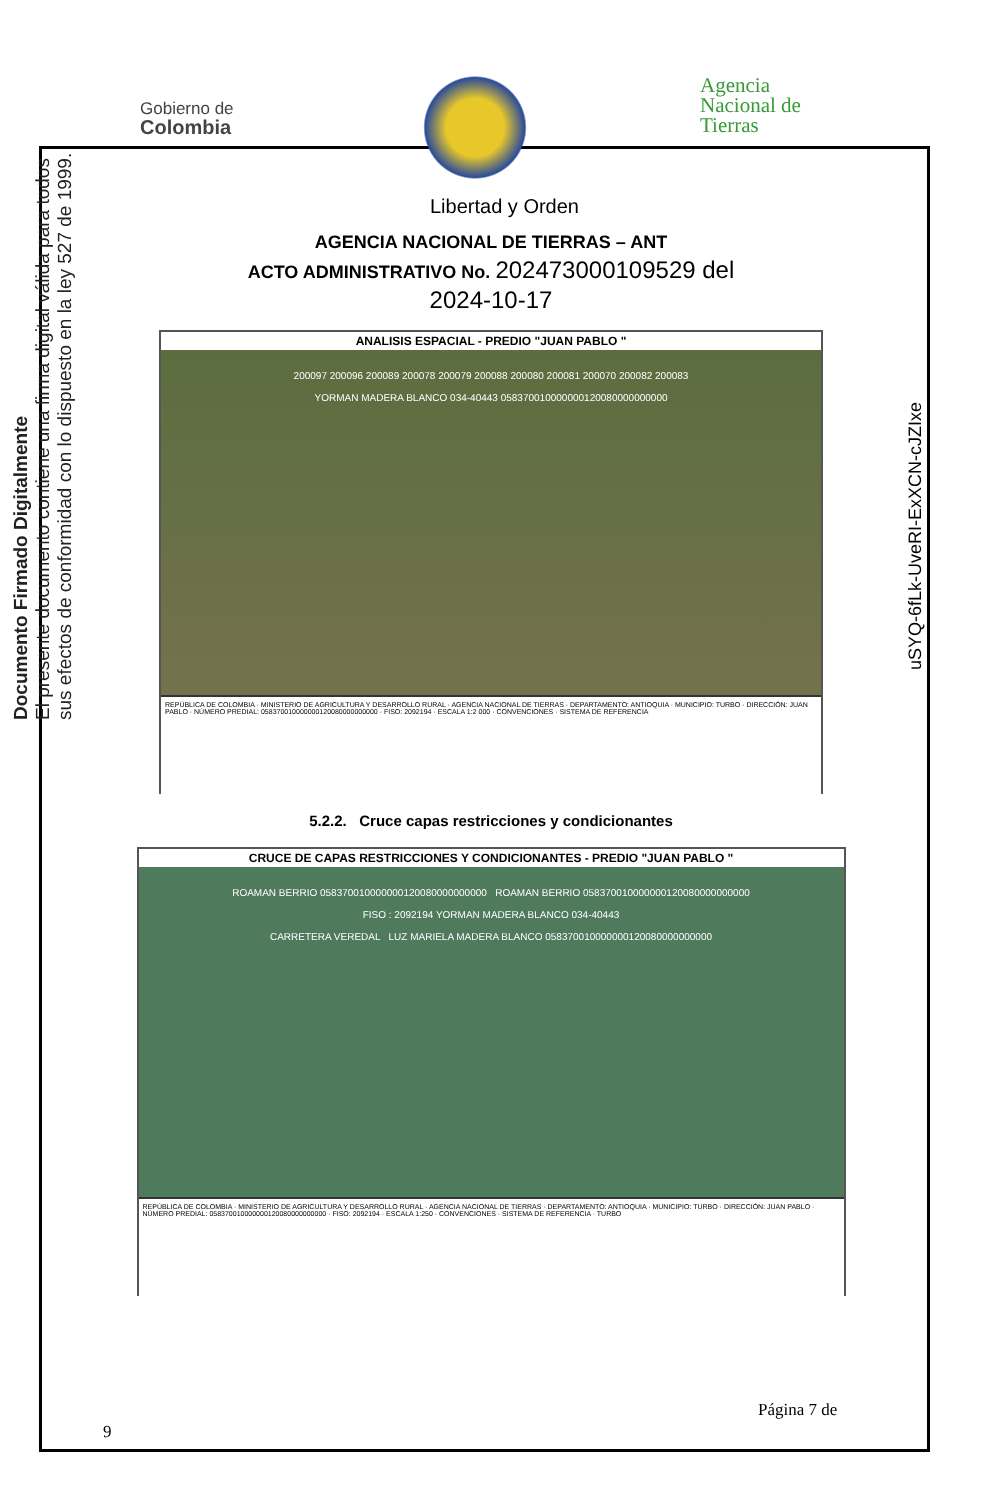Gobierno de
Colombia
Libertad y Orden
Agencia
Nacional de
Tierras
Documento Firmado Digitalmente
El presente documento contiene una firma digital válida para todos
sus efectos de conformidad con lo dispuesto en la ley 527 de 1999.
uSYQ-6fLk-UveRI-ExXCN-cJZIxe
AGENCIA NACIONAL DE TIERRAS – ANT
ACTO ADMINISTRATIVO No. 202473000109529 del
2024-10-17
ANALISIS ESPACIAL - PREDIO "JUAN PABLO "
200097 200096 200089 200078 200079 200088 200080 200081 200070 200082 200083
YORMAN MADERA BLANCO 034-40443 058370010000000120080000000000
REPÚBLICA DE COLOMBIA · MINISTERIO DE AGRICULTURA Y DESARROLLO RURAL · AGENCIA NACIONAL DE TIERRAS · DEPARTAMENTO: ANTIOQUIA · MUNICIPIO: TURBO · DIRECCIÓN: JUAN PABLO · NÚMERO PREDIAL: 058370010000000120080000000000 · FISO: 2092194 · ESCALA 1:2 000 · CONVENCIONES · SISTEMA DE REFERENCIA
5.2.2. Cruce capas restricciones y condicionantes
CRUCE DE CAPAS RESTRICCIONES Y CONDICIONANTES - PREDIO "JUAN PABLO "
ROAMAN BERRIO 058370010000000120080000000000 ROAMAN BERRIO 058370010000000120080000000000
FISO : 2092194 YORMAN MADERA BLANCO 034-40443
CARRETERA VEREDAL LUZ MARIELA MADERA BLANCO 058370010000000120080000000000
REPÚBLICA DE COLOMBIA · MINISTERIO DE AGRICULTURA Y DESARROLLO RURAL · AGENCIA NACIONAL DE TIERRAS · DEPARTAMENTO: ANTIOQUIA · MUNICIPIO: TURBO · DIRECCIÓN: JUAN PABLO · NÚMERO PREDIAL: 058370010000000120080000000000 · FISO: 2092194 · ESCALA 1:250 · CONVENCIONES · SISTEMA DE REFERENCIA · TURBO
Página 7 de
9